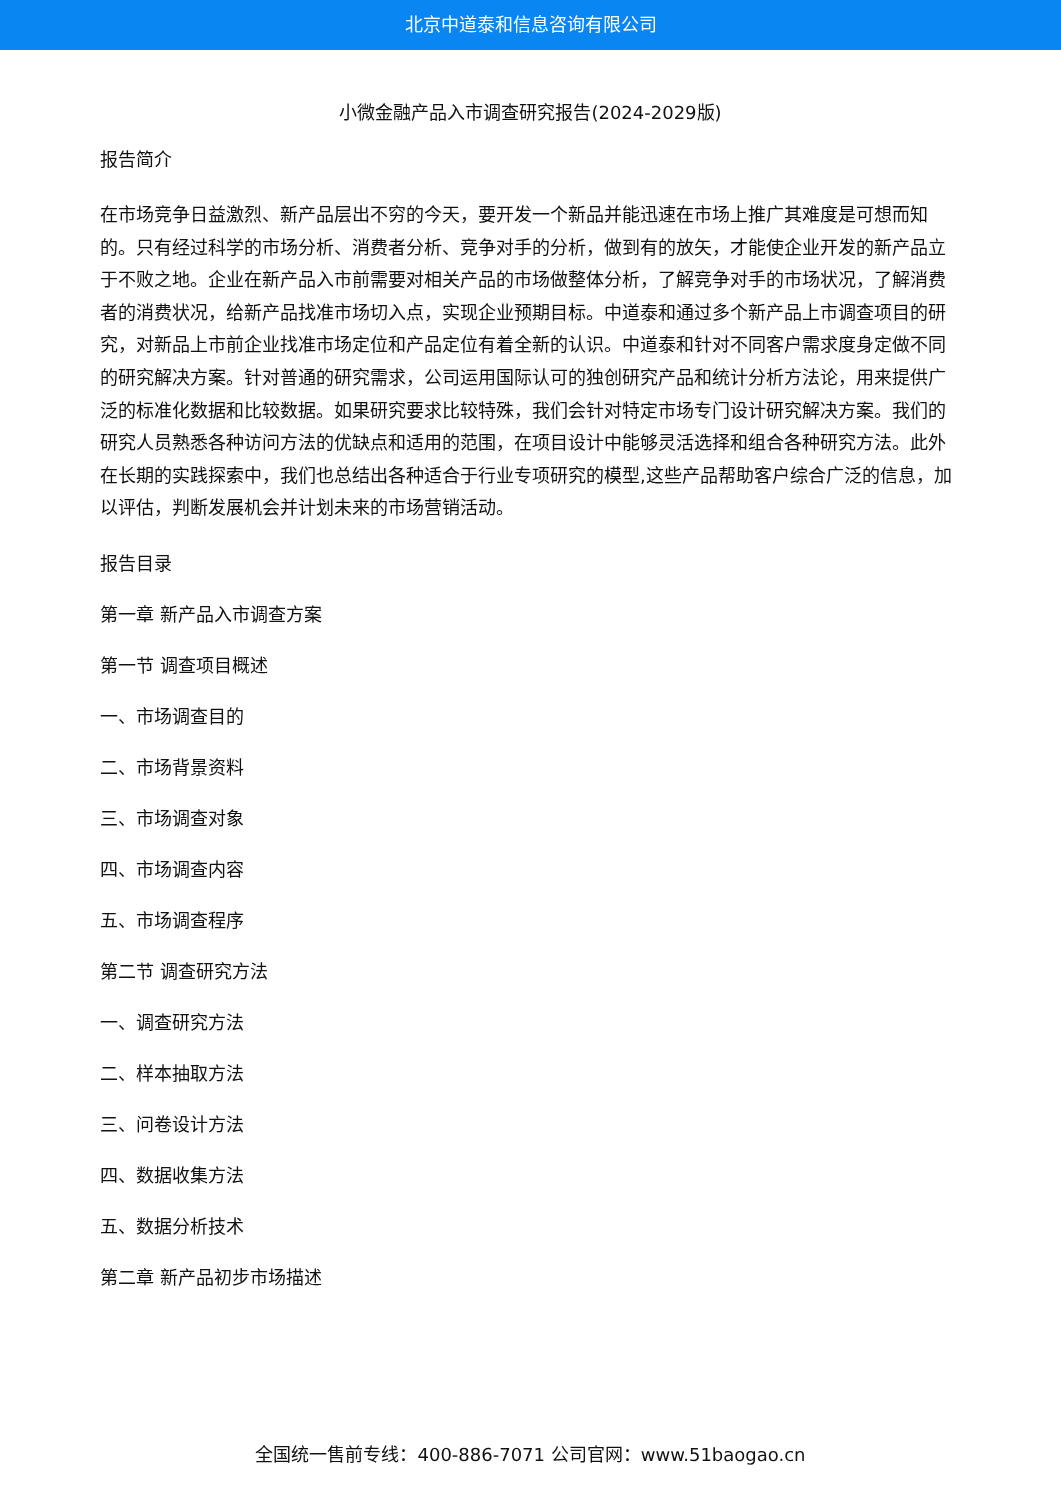北京中道泰和信息咨询有限公司
小微金融产品入市调查研究报告(2024-2029版)
报告简介
在市场竞争日益激烈、新产品层出不穷的今天，要开发一个新品并能迅速在市场上推广其难度是可想而知的。只有经过科学的市场分析、消费者分析、竞争对手的分析，做到有的放矢，才能使企业开发的新产品立于不败之地。企业在新产品入市前需要对相关产品的市场做整体分析，了解竞争对手的市场状况，了解消费者的消费状况，给新产品找准市场切入点，实现企业预期目标。中道泰和通过多个新产品上市调查项目的研究，对新品上市前企业找准市场定位和产品定位有着全新的认识。中道泰和针对不同客户需求度身定做不同的研究解决方案。针对普通的研究需求，公司运用国际认可的独创研究产品和统计分析方法论，用来提供广泛的标准化数据和比较数据。如果研究要求比较特殊，我们会针对特定市场专门设计研究解决方案。我们的研究人员熟悉各种访问方法的优缺点和适用的范围，在项目设计中能够灵活选择和组合各种研究方法。此外在长期的实践探索中，我们也总结出各种适合于行业专项研究的模型,这些产品帮助客户综合广泛的信息，加以评估，判断发展机会并计划未来的市场营销活动。
报告目录
第一章 新产品入市调查方案
第一节 调查项目概述
一、市场调查目的
二、市场背景资料
三、市场调查对象
四、市场调查内容
五、市场调查程序
第二节 调查研究方法
一、调查研究方法
二、样本抽取方法
三、问卷设计方法
四、数据收集方法
五、数据分析技术
第二章 新产品初步市场描述
全国统一售前专线：400-886-7071 公司官网：www.51baogao.cn